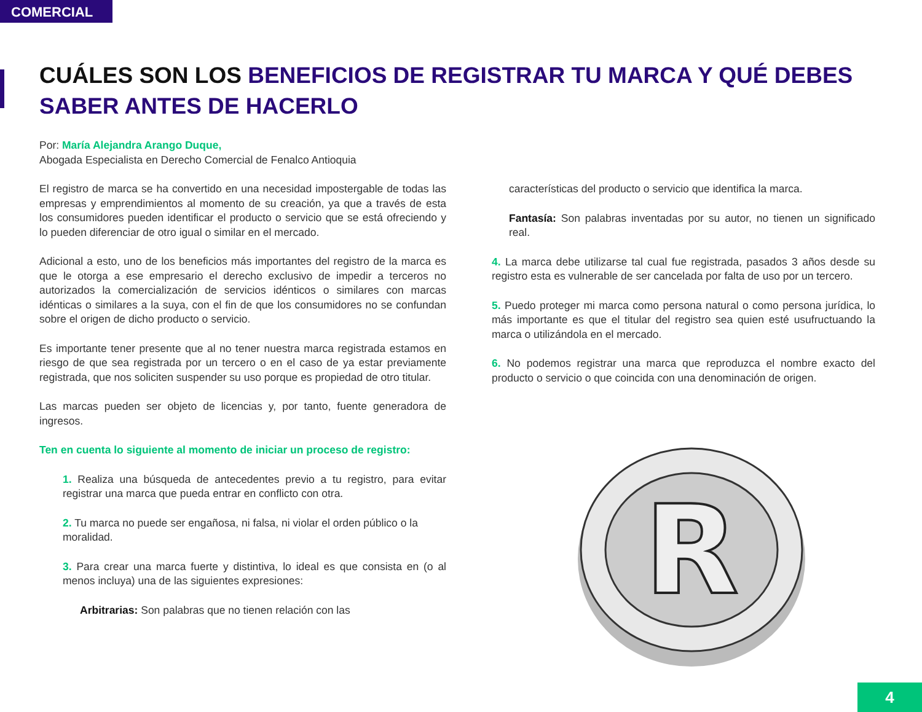COMERCIAL
CUÁLES SON LOS BENEFICIOS DE REGISTRAR TU MARCA Y QUÉ DEBES SABER ANTES DE HACERLO
Por: María Alejandra Arango Duque,
Abogada Especialista en Derecho Comercial de Fenalco Antioquia
El registro de marca se ha convertido en una necesidad impostergable de todas las empresas y emprendimientos al momento de su creación, ya que a través de esta los consumidores pueden identificar el producto o servicio que se está ofreciendo y lo pueden diferenciar de otro igual o similar en el mercado.
Adicional a esto, uno de los beneficios más importantes del registro de la marca es que le otorga a ese empresario el derecho exclusivo de impedir a terceros no autorizados la comercialización de servicios idénticos o similares con marcas idénticas o similares a la suya, con el fin de que los consumidores no se confundan sobre el origen de dicho producto o servicio.
Es importante tener presente que al no tener nuestra marca registrada estamos en riesgo de que sea registrada por un tercero o en el caso de ya estar previamente registrada, que nos soliciten suspender su uso porque es propiedad de otro titular.
Las marcas pueden ser objeto de licencias y, por tanto, fuente generadora de ingresos.
Ten en cuenta lo siguiente al momento de iniciar un proceso de registro:
1. Realiza una búsqueda de antecedentes previo a tu registro, para evitar registrar una marca que pueda entrar en conflicto con otra.
2. Tu marca no puede ser engañosa, ni falsa, ni violar el orden público o la
moralidad.
3. Para crear una marca fuerte y distintiva, lo ideal es que consista en (o al menos incluya) una de las siguientes expresiones:
Arbitrarias: Son palabras que no tienen relación con las
características del producto o servicio que identifica la marca.
Fantasía: Son palabras inventadas por su autor, no tienen un significado real.
4. La marca debe utilizarse tal cual fue registrada, pasados 3 años desde su registro esta es vulnerable de ser cancelada por falta de uso por un tercero.
5. Puedo proteger mi marca como persona natural o como persona jurídica, lo más importante es que el titular del registro sea quien esté usufructuando la marca o utilizándola en el mercado.
6. No podemos registrar una marca que reproduzca el nombre exacto del producto o servicio o que coincida con una denominación de origen.
R
4